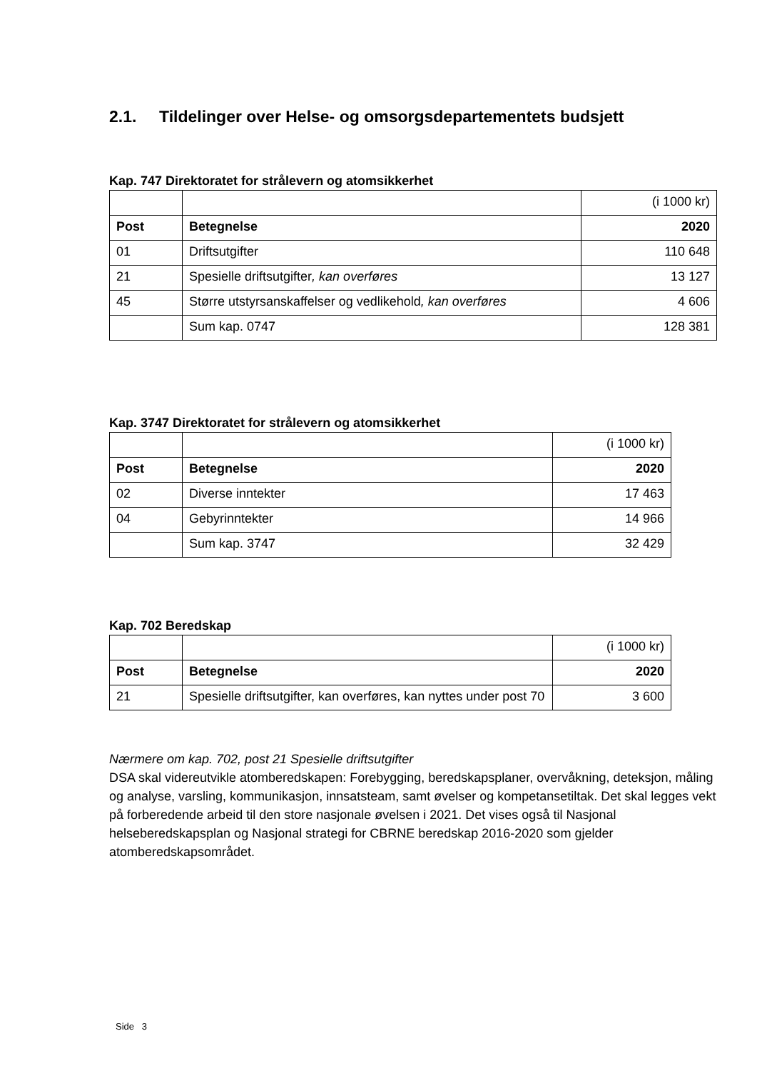2.1. Tildelinger over Helse- og omsorgsdepartementets budsjett
Kap. 747 Direktoratet for strålevern og atomsikkerhet
| | | (i 1000 kr) |
| Post | Betegnelse | 2020 |
| 01 | Driftsutgifter | 110 648 |
| 21 | Spesielle driftsutgifter , kan overføres | 13 127 |
| 45 | Større utstyrsanskaffelser og vedlikehold , kan overføres | 4 606 |
| | Sum kap. 0747 | 128 381 |
Kap. 3747 Direktoratet for strålevern og atomsikkerhet
| | | (i 1000 kr) |
| Post | Betegnelse | 2020 |
| 02 | Diverse inntekter | 17 463 |
| 04 | Gebyrinntekter | 14 966 |
| | Sum kap. 3747 | 32 429 |
Kap. 702 Beredskap
| | | (i 1000 kr) |
| Post | Betegnelse | 2020 |
| 21 | Spesielle driftsutgifter, kan overføres, kan nyttes under post 70 | 3 600 |
Nærmere om kap. 702, post 21 Spesielle driftsutgifter
DSA skal videreutvikle atomberedskapen: Forebygging, beredskapsplaner, overvåkning, deteksjon, måling og analyse, varsling, kommunikasjon, innsatsteam, samt øvelser og kompetansetiltak. Det skal legges vekt på forberedende arbeid til den store nasjonale øvelsen i 2021. Det vises også til Nasjonal helseberedskapsplan og Nasjonal strategi for CBRNE beredskap 2016-2020 som gjelder atomberedskapsområdet.
Side 3